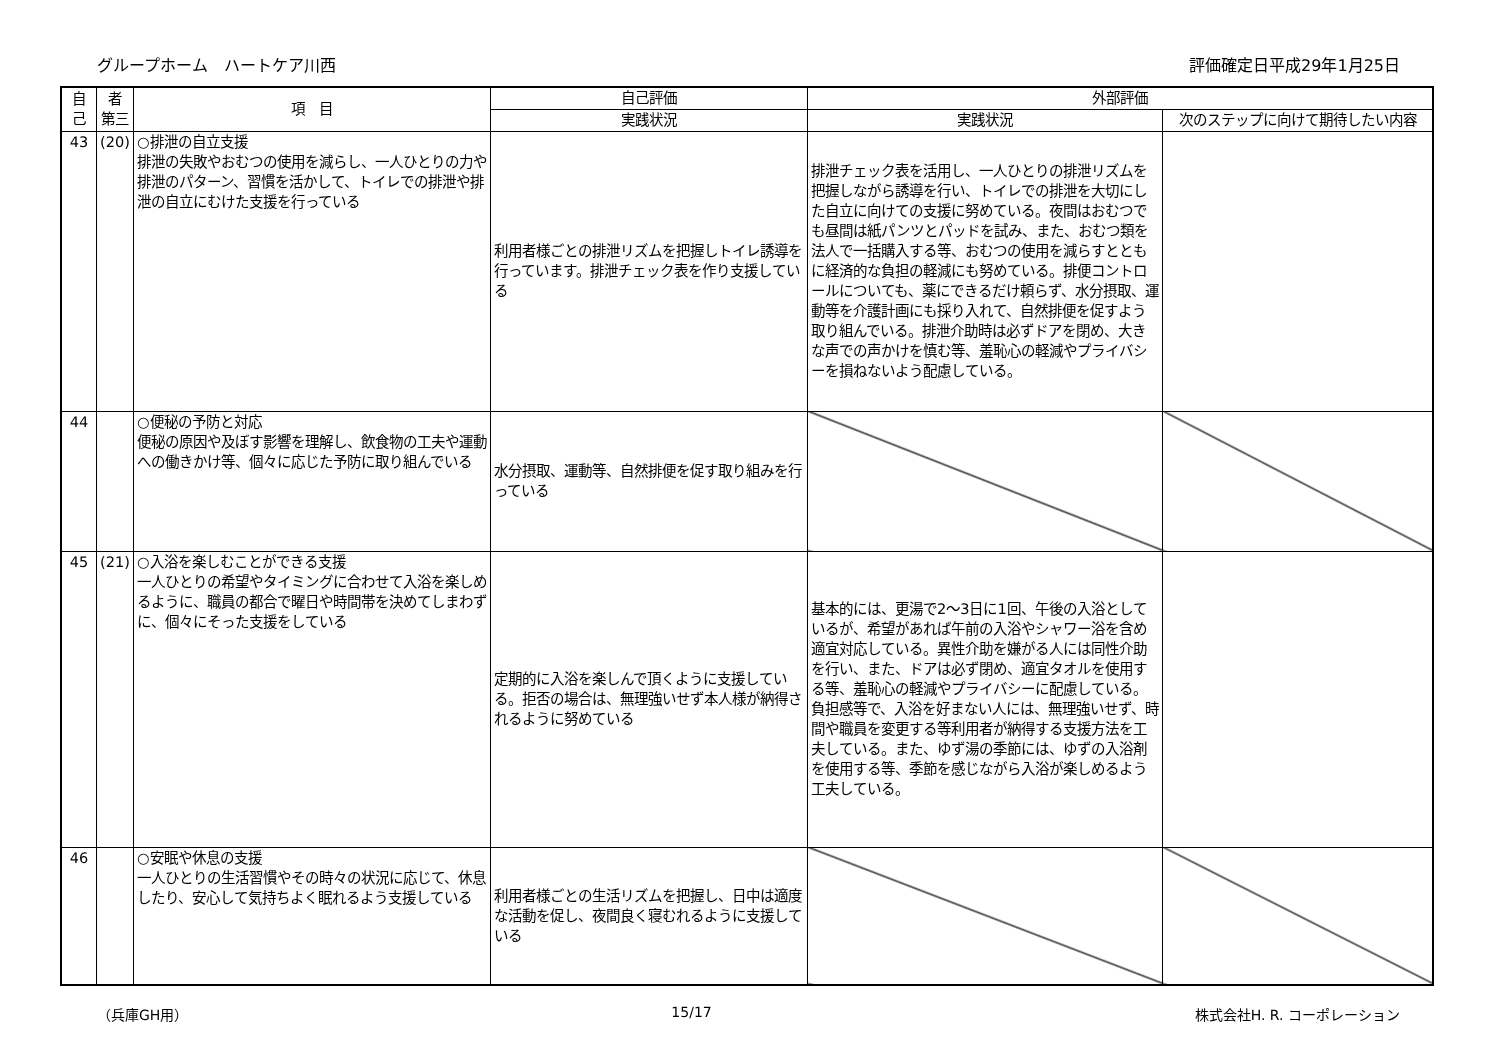グループホーム　ハートケア川西 評価確定日平成29年1月25日
| 自 己 | 者 第三 | 項 目 | 自己評価 | 外部評価 | |
| --- | --- | --- | --- | --- | --- |
| | | | 実践状況 | 実践状況 | 次のステップに向けて期待したい内容 |
| 43 | (20) | ○排泄の自立支援 排泄の失敗やおむつの使用を減らし、一人ひとりの力や排泄のパターン、習慣を活かして、トイレでの排泄や排泄の自立にむけた支援を行っている | 利用者様ごとの排泄リズムを把握しトイレ誘導を行っています。排泄チェック表を作り支援している | 排泄チェック表を活用し、一人ひとりの排泄リズムを把握しながら誘導を行い、トイレでの排泄を大切にした自立に向けての支援に努めている。夜間はおむつでも昼間は紙パンツとパッドを試み、また、おむつ類を法人で一括購入する等、おむつの使用を減らすとともに経済的な負担の軽減にも努めている。排便コントロールについても、薬にできるだけ頼らず、水分摂取、運動等を介護計画にも採り入れて、自然排便を促すよう取り組んでいる。排泄介助時は必ずドアを閉め、大きな声での声かけを慎む等、羞恥心の軽減やプライバシーを損ねないよう配慮している。 | |
| 44 | | ○便秘の予防と対応 便秘の原因や及ぼす影響を理解し、飲食物の工夫や運動への働きかけ等、個々に応じた予防に取り組んでいる | 水分摂取、運動等、自然排便を促す取り組みを行っている | | |
| 45 | (21) | ○入浴を楽しむことができる支援 一人ひとりの希望やタイミングに合わせて入浴を楽しめるように、職員の都合で曜日や時間帯を決めてしまわずに、個々にそった支援をしている | 定期的に入浴を楽しんで頂くように支援している。拒否の場合は、無理強いせず本人様が納得されるように努めている | 基本的には、更湯で2～3日に1回、午後の入浴としているが、希望があれば午前の入浴やシャワー浴を含め適宜対応している。異性介助を嫌がる人には同性介助を行い、また、ドアは必ず閉め、適宜タオルを使用する等、羞恥心の軽減やプライバシーに配慮している。負担感等で、入浴を好まない人には、無理強いせず、時間や職員を変更する等利用者が納得する支援方法を工夫している。また、ゆず湯の季節には、ゆずの入浴剤を使用する等、季節を感じながら入浴が楽しめるよう工夫している。 | |
| 46 | | ○安眠や休息の支援 一人ひとりの生活習慣やその時々の状況に応じて、休息したり、安心して気持ちよく眠れるよう支援している | 利用者様ごとの生活リズムを把握し、日中は適度な活動を促し、夜間良く寝むれるように支援している | | |
（兵庫GH用） 15/17 株式会社H. R. コーポレーション